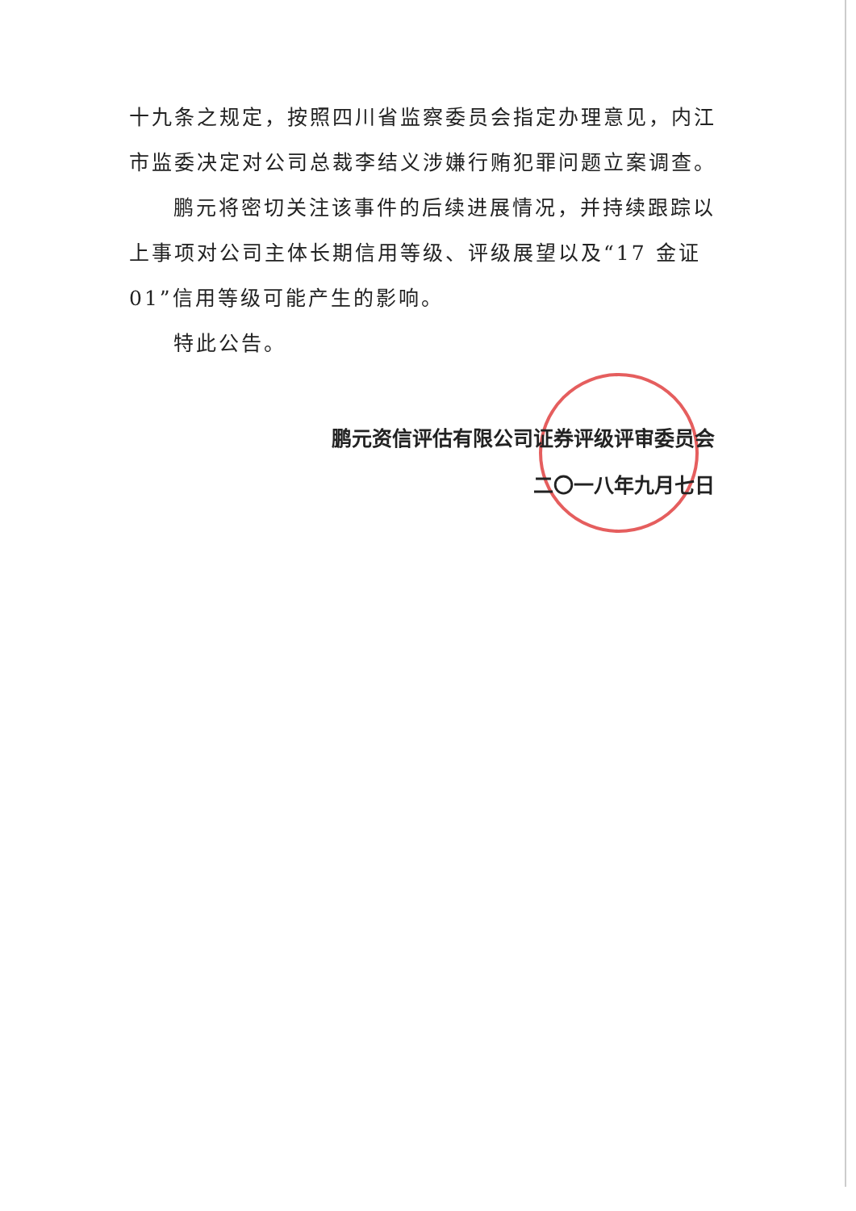十九条之规定，按照四川省监察委员会指定办理意见，内江市监委决定对公司总裁李结义涉嫌行贿犯罪问题立案调查。
鹏元将密切关注该事件的后续进展情况，并持续跟踪以上事项对公司主体长期信用等级、评级展望以及“17 金证 01”信用等级可能产生的影响。
特此公告。
鹏元资信评估有限公司证券评级评审委员会
二〇一八年九月七日